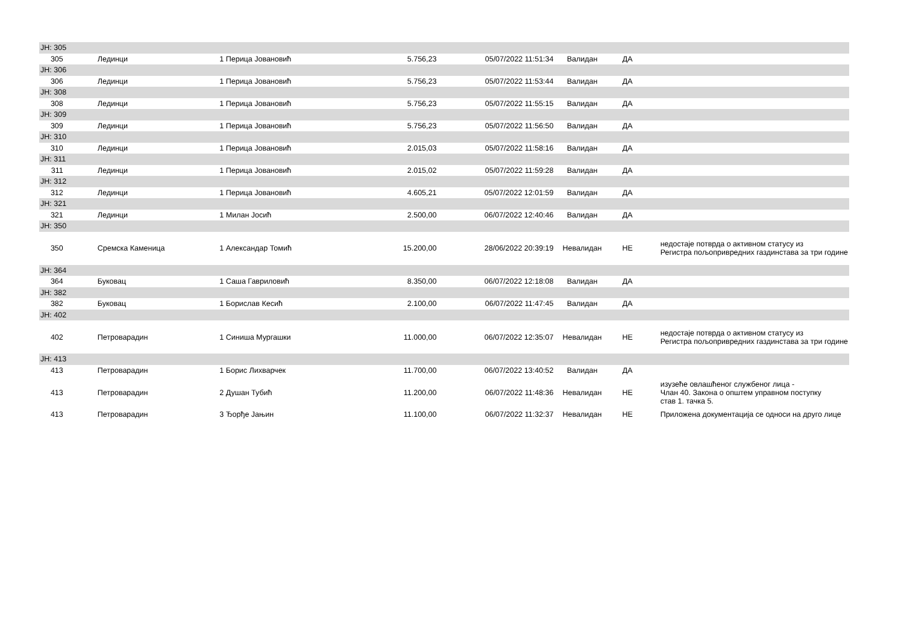| JH: 305 | | | | | | | |
| 305 | Лединци | 1 Перица Јовановић | 5.756,23 | 05/07/2022 11:51:34 | Валидан | ДА | |
| JH: 306 | | | | | | | |
| 306 | Лединци | 1 Перица Јовановић | 5.756,23 | 05/07/2022 11:53:44 | Валидан | ДА | |
| JH: 308 | | | | | | | |
| 308 | Лединци | 1 Перица Јовановић | 5.756,23 | 05/07/2022 11:55:15 | Валидан | ДА | |
| JH: 309 | | | | | | | |
| 309 | Лединци | 1 Перица Јовановић | 5.756,23 | 05/07/2022 11:56:50 | Валидан | ДА | |
| JH: 310 | | | | | | | |
| 310 | Лединци | 1 Перица Јовановић | 2.015,03 | 05/07/2022 11:58:16 | Валидан | ДА | |
| JH: 311 | | | | | | | |
| 311 | Лединци | 1 Перица Јовановић | 2.015,02 | 05/07/2022 11:59:28 | Валидан | ДА | |
| JH: 312 | | | | | | | |
| 312 | Лединци | 1 Перица Јовановић | 4.605,21 | 05/07/2022 12:01:59 | Валидан | ДА | |
| JH: 321 | | | | | | | |
| 321 | Лединци | 1 Милан Јосић | 2.500,00 | 06/07/2022 12:40:46 | Валидан | ДА | |
| JH: 350 | | | | | | | |
| 350 | Сремска Каменица | 1 Александар Томић | 15.200,00 | 28/06/2022 20:39:19 | Невалидан | НЕ | недостаје потврда о активном статусу из Регистра пољопривредних газдинстава за три године |
| JH: 364 | | | | | | | |
| 364 | Буковац | 1 Саша Гавриловић | 8.350,00 | 06/07/2022 12:18:08 | Валидан | ДА | |
| JH: 382 | | | | | | | |
| 382 | Буковац | 1 Борислав Кесић | 2.100,00 | 06/07/2022 11:47:45 | Валидан | ДА | |
| JH: 402 | | | | | | | |
| 402 | Петроварадин | 1 Синиша Мургашки | 11.000,00 | 06/07/2022 12:35:07 | Невалидан | НЕ | недостаје потврда о активном статусу из Регистра пољопривредних газдинстава за три године |
| JH: 413 | | | | | | | |
| 413 | Петроварадин | 1 Борис Лихварчек | 11.700,00 | 06/07/2022 13:40:52 | Валидан | ДА | |
| 413 | Петроварадин | 2 Душан Тубић | 11.200,00 | 06/07/2022 11:48:36 | Невалидан | НЕ | изузеће овлашћеног службеног лица - Члан 40. Закона о општем управном поступку став 1. тачка 5. |
| 413 | Петроварадин | 3 Ђорђе Јањин | 11.100,00 | 06/07/2022 11:32:37 | Невалидан | НЕ | Приложена документација се односи на друго лице |